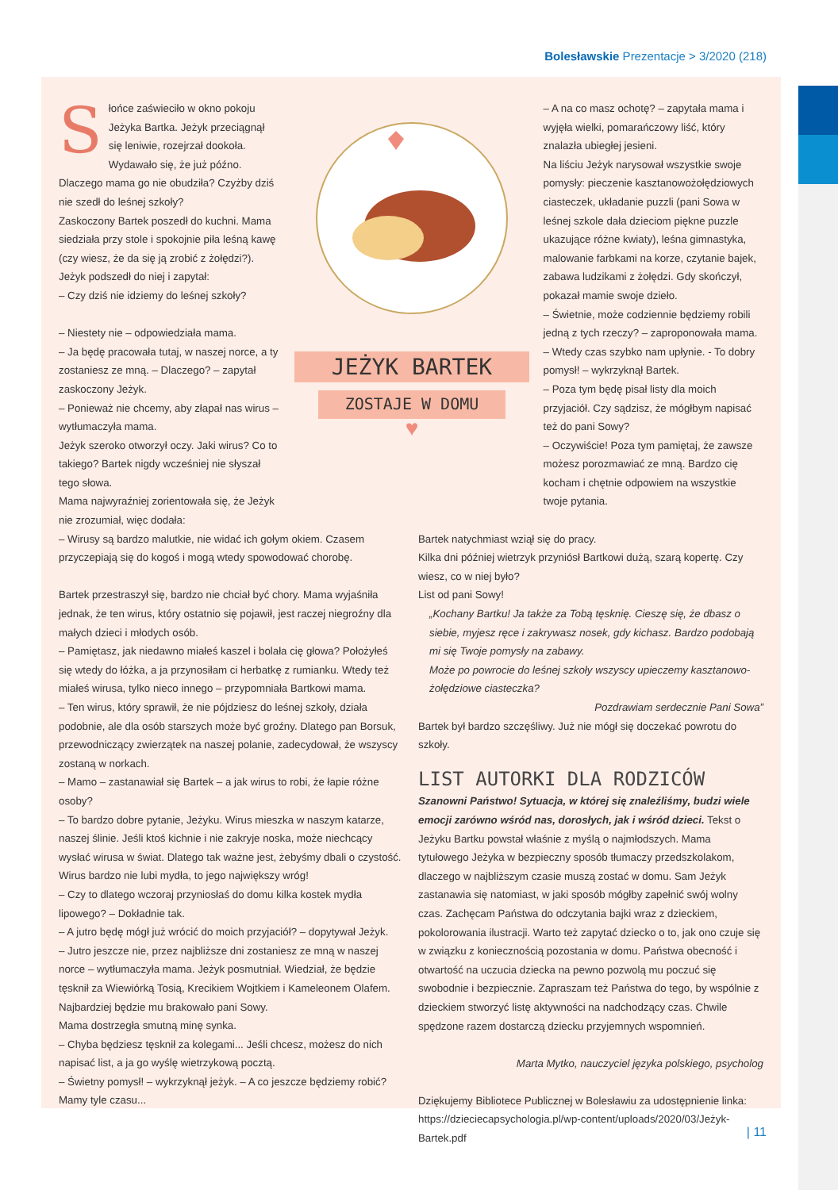Bolesławskie Prezentacje > 3/2020 (218)
Słońce zaświeciło w okno pokoju Jeżyka Bartka. Jeżyk przeciągnął się leniwie, rozejrzał dookoła. Wydawało się, że już późno. Dlaczego mama go nie obudziła? Czyżby dziś nie szedł do leśnej szkoły?
Zaskoczony Bartek poszedł do kuchni. Mama siedziała przy stole i spokojnie piła leśną kawę (czy wiesz, że da się ją zrobić z żołędzi?).
Jeżyk podszedł do niej i zapytał:
– Czy dziś nie idziemy do leśnej szkoły?
– Niestety nie – odpowiedziała mama.
– Ja będę pracowała tutaj, w naszej norce, a ty zostaniesz ze mną. – Dlaczego? – zapytał zaskoczony Jeżyk.
– Ponieważ nie chcemy, aby złapał nas wirus – wytłumaczyła mama.
Jeżyk szeroko otworzył oczy. Jaki wirus? Co to takiego? Bartek nigdy wcześniej nie słyszał tego słowa.
Mama najwyraźniej zorientowała się, że Jeżyk nie zrozumiał, więc dodała:
JEŻYK BARTEK
ZOSTAJE W DOMU
♥
– A na co masz ochotę? – zapytała mama i wyjęła wielki, pomarańczowy liść, który znalazła ubiegłej jesieni.
Na liściu Jeżyk narysował wszystkie swoje pomysły: pieczenie kasztanowożołędziowych ciasteczek, układanie puzzli (pani Sowa w leśnej szkole dała dzieciom piękne puzzle ukazujące różne kwiaty), leśna gimnastyka, malowanie farbkami na korze, czytanie bajek, zabawa ludzikami z żołędzi. Gdy skończył, pokazał mamie swoje dzieło.
– Świetnie, może codziennie będziemy robili jedną z tych rzeczy? – zaproponowała mama.
– Wtedy czas szybko nam upłynie. - To dobry pomysł! – wykrzyknął Bartek.
– Poza tym będę pisał listy dla moich przyjaciół. Czy sądzisz, że mógłbym napisać też do pani Sowy?
– Oczywiście! Poza tym pamiętaj, że zawsze możesz porozmawiać ze mną. Bardzo cię kocham i chętnie odpowiem na wszystkie twoje pytania.
– Wirusy są bardzo malutkie, nie widać ich gołym okiem. Czasem przyczepiają się do kogoś i mogą wtedy spowodować chorobę.
Bartek przestraszył się, bardzo nie chciał być chory. Mama wyjaśniła jednak, że ten wirus, który ostatnio się pojawił, jest raczej niegroźny dla małych dzieci i młodych osób.
– Pamiętasz, jak niedawno miałeś kaszel i bolała cię głowa? Położyłeś się wtedy do łóżka, a ja przynosiłam ci herbatkę z rumianku. Wtedy też miałeś wirusa, tylko nieco innego – przypomniała Bartkowi mama.
– Ten wirus, który sprawił, że nie pójdziesz do leśnej szkoły, działa podobnie, ale dla osób starszych może być groźny. Dlatego pan Borsuk, przewodniczący zwierzątek na naszej polanie, zadecydował, że wszyscy zostaną w norkach.
– Mamo – zastanawiał się Bartek – a jak wirus to robi, że łapie różne osoby?
– To bardzo dobre pytanie, Jeżyku. Wirus mieszka w naszym katarze, naszej ślinie. Jeśli ktoś kichnie i nie zakryje noska, może niechcący wysłać wirusa w świat. Dlatego tak ważne jest, żebyśmy dbali o czystość. Wirus bardzo nie lubi mydła, to jego największy wróg!
– Czy to dlatego wczoraj przyniosłaś do domu kilka kostek mydła lipowego? – Dokładnie tak.
– A jutro będę mógł już wrócić do moich przyjaciół? – dopytywał Jeżyk.
– Jutro jeszcze nie, przez najbliższe dni zostaniesz ze mną w naszej norce – wytłumaczyła mama. Jeżyk posmutniał. Wiedział, że będzie tęsknił za Wiewiórką Tosią, Krecikiem Wojtkiem i Kameleonem Olafem. Najbardziej będzie mu brakowało pani Sowy.
Mama dostrzegła smutną minę synka.
– Chyba będziesz tęsknił za kolegami... Jeśli chcesz, możesz do nich napisać list, a ja go wyślę wietrzykową pocztą.
– Świetny pomysł! – wykrzyknął jeżyk. – A co jeszcze będziemy robić? Mamy tyle czasu...
Bartek natychmiast wziął się do pracy.
Kilka dni później wietrzyk przyniósł Bartkowi dużą, szarą kopertę. Czy wiesz, co w niej było?
List od pani Sowy!
„Kochany Bartku! Ja także za Tobą tęsknię. Cieszę się, że dbasz o siebie, myjesz ręce i zakrywasz nosek, gdy kichasz. Bardzo podobają mi się Twoje pomysły na zabawy.
Może po powrocie do leśnej szkoły wszyscy upieczemy kasztanowo-żołędziowe ciasteczka?
Pozdrawiam serdecznie Pani Sowa”
Bartek był bardzo szczęśliwy. Już nie mógł się doczekać powrotu do szkoły.
LIST AUTORKI DLA RODZICÓW
Szanowni Państwo! Sytuacja, w której się znaleźliśmy, budzi wiele emocji zarówno wśród nas, dorosłych, jak i wśród dzieci. Tekst o Jeżyku Bartku powstał właśnie z myślą o najmłodszych. Mama tytułowego Jeżyka w bezpieczny sposób tłumaczy przedszkolakom, dlaczego w najbliższym czasie muszą zostać w domu. Sam Jeżyk zastanawia się natomiast, w jaki sposób mógłby zapełnić swój wolny czas. Zachęcam Państwa do odczytania bajki wraz z dzieckiem, pokolorowania ilustracji. Warto też zapytać dziecko o to, jak ono czuje się w związku z koniecznością pozostania w domu. Państwa obecność i otwartość na uczucia dziecka na pewno pozwolą mu poczuć się swobodnie i bezpiecznie. Zapraszam też Państwa do tego, by wspólnie z dzieckiem stworzyć listę aktywności na nadchodzący czas. Chwile spędzone razem dostarczą dziecku przyjemnych wspomnień.
Marta Mytko, nauczyciel języka polskiego, psycholog
Dziękujemy Bibliotece Publicznej w Bolesławiu za udostępnienie linka:
https://dzieciecapsychologia.pl/wp-content/uploads/2020/03/Jeżyk-Bartek.pdf
| 11